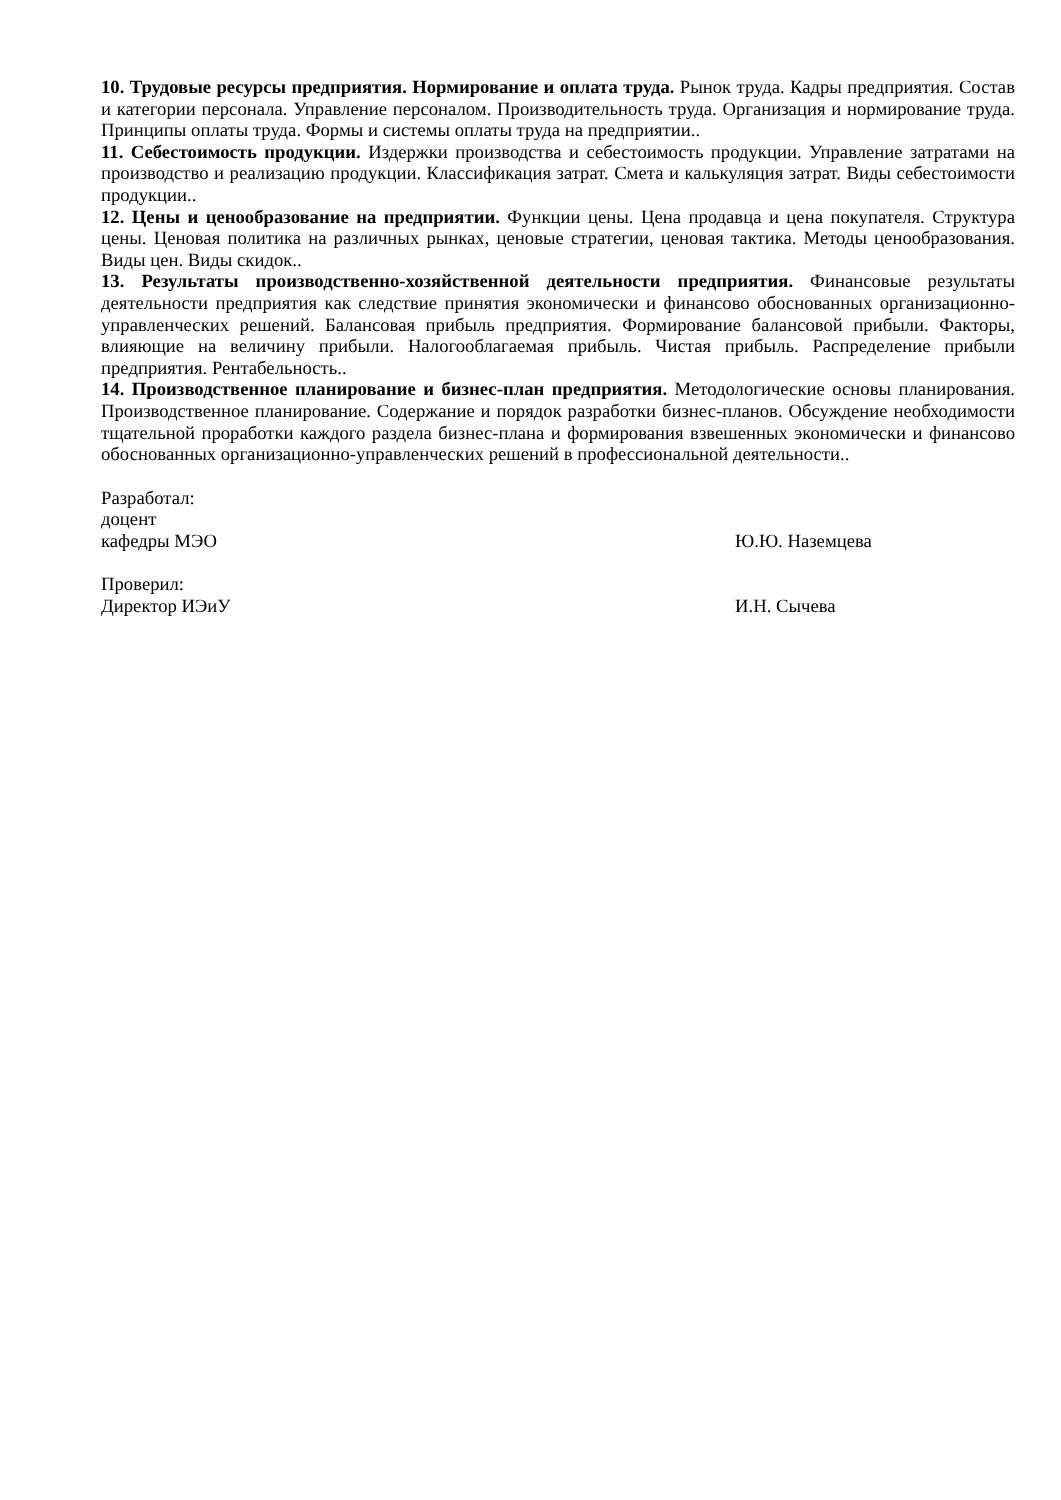10. Трудовые ресурсы предприятия. Нормирование и оплата труда. Рынок труда. Кадры предприятия. Состав и категории персонала. Управление персоналом. Производительность труда. Организация и нормирование труда. Принципы оплаты труда. Формы и системы оплаты труда на предприятии..
11. Себестоимость продукции. Издержки производства и себестоимость продукции. Управление затратами на производство и реализацию продукции. Классификация затрат. Смета и калькуляция затрат. Виды себестоимости продукции..
12. Цены и ценообразование на предприятии. Функции цены. Цена продавца и цена покупателя. Структура цены. Ценовая политика на различных рынках, ценовые стратегии, ценовая тактика. Методы ценообразования. Виды цен. Виды скидок..
13. Результаты производственно-хозяйственной деятельности предприятия. Финансовые результаты деятельности предприятия как следствие принятия экономически и финансово обоснованных организационно-управленческих решений. Балансовая прибыль предприятия. Формирование балансовой прибыли. Факторы, влияющие на величину прибыли. Налогооблагаемая прибыль. Чистая прибыль. Распределение прибыли предприятия. Рентабельность..
14. Производственное планирование и бизнес-план предприятия. Методологические основы планирования. Производственное планирование. Содержание и порядок разработки бизнес-планов. Обсуждение необходимости тщательной проработки каждого раздела бизнес-плана и формирования взвешенных экономически и финансово обоснованных организационно-управленческих решений в профессиональной деятельности..
Разработал:
доцент
кафедры МЭО Ю.Ю. Наземцева
Проверил:
Директор ИЭиУ И.Н. Сычева